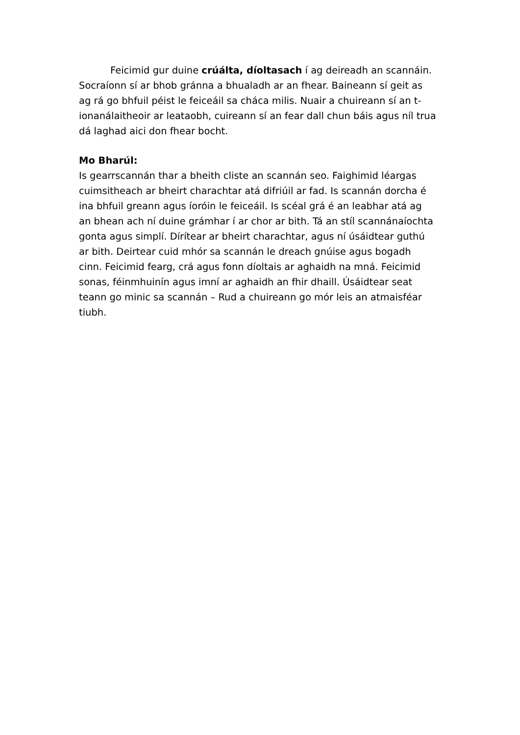Feicimid gur duine crúálta, díoltasach í ag deireadh an scannáin. Socraíonn sí ar bhob gránna a bhualadh ar an fhear. Baineann sí geit as ag rá go bhfuil péist le feiceáil sa cháca milis. Nuair a chuireann sí an t-ionanálaitheoir ar leataobh, cuireann sí an fear dall chun báis agus níl trua dá laghad aici don fhear bocht.
Mo Bharúl:
Is gearrscannán thar a bheith cliste an scannán seo. Faighimid léargas cuimsitheach ar bheirt charachtar atá difriúil ar fad. Is scannán dorcha é ina bhfuil greann agus íoróin le feiceáil. Is scéal grá é an leabhar atá ag an bhean ach ní duine grámhar í ar chor ar bith. Tá an stíl scannánaíochta gonta agus simplí. Dírítear ar bheirt charachtar, agus ní úsáidtear guthú ar bith. Deirtear cuid mhór sa scannán le dreach gnúise agus bogadh cinn. Feicimid fearg, crá agus fonn díoltais ar aghaidh na mná. Feicimid sonas, féinmhuinín agus imní ar aghaidh an fhir dhaill. Úsáidtear seat teann go minic sa scannán – Rud a chuireann go mór leis an atmaisféar tiubh.